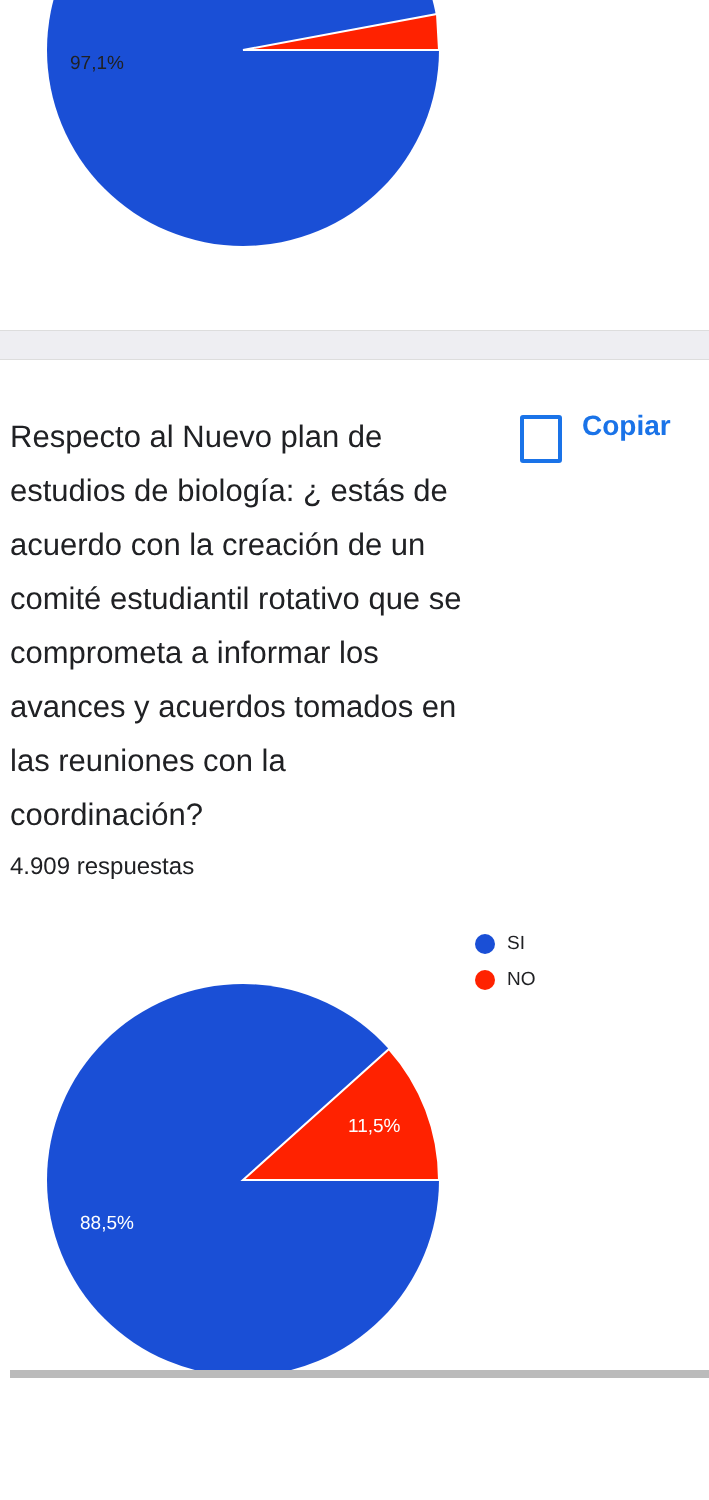97,1%
Respecto al Nuevo plan de estudios de biología: ¿ estás de acuerdo con la creación de un comité estudiantil rotativo que se comprometa a informar los avances y acuerdos tomados en las reuniones con la coordinación?
Copiar
4.909 respuestas
11,5%
88,5%
SI
NO